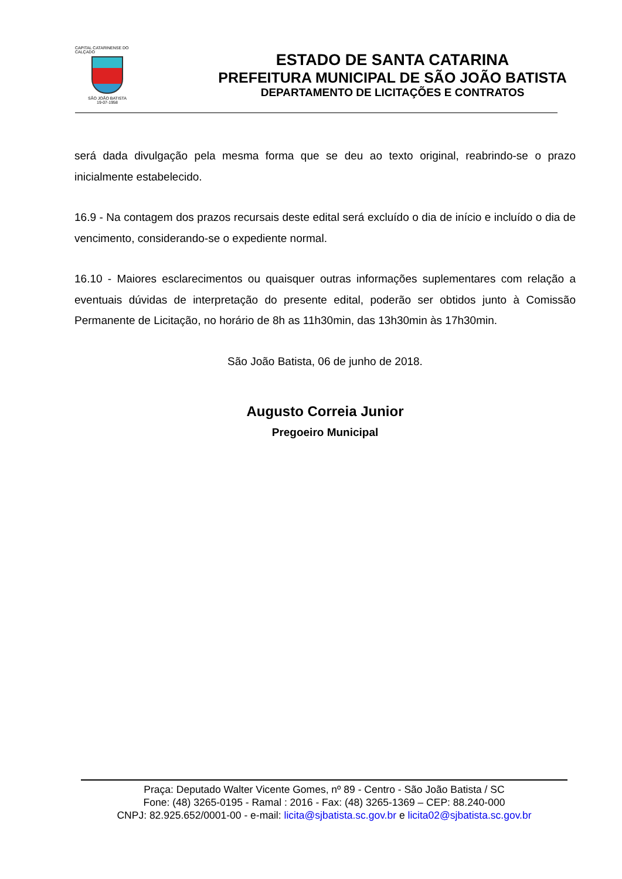CAPITAL CATARINENSE DO CALÇADO
SÃO JOÃO BATISTA
19-07-1958
ESTADO DE SANTA CATARINA
PREFEITURA MUNICIPAL DE SÃO JOÃO BATISTA
DEPARTAMENTO DE LICITAÇÕES E CONTRATOS
será dada divulgação pela mesma forma que se deu ao texto original, reabrindo-se o prazo inicialmente estabelecido.
16.9 - Na contagem dos prazos recursais deste edital será excluído o dia de início e incluído o dia de vencimento, considerando-se o expediente normal.
16.10 - Maiores esclarecimentos ou quaisquer outras informações suplementares com relação a eventuais dúvidas de interpretação do presente edital, poderão ser obtidos junto à Comissão Permanente de Licitação, no horário de 8h as 11h30min, das 13h30min às 17h30min.
São João Batista, 06 de junho de 2018.
Augusto Correia Junior
Pregoeiro Municipal
Praça: Deputado Walter Vicente Gomes, nº 89 - Centro - São João Batista / SC
Fone: (48) 3265-0195 - Ramal : 2016 - Fax: (48) 3265-1369 – CEP: 88.240-000
CNPJ: 82.925.652/0001-00 - e-mail: licita@sjbatista.sc.gov.br e licita02@sjbatista.sc.gov.br